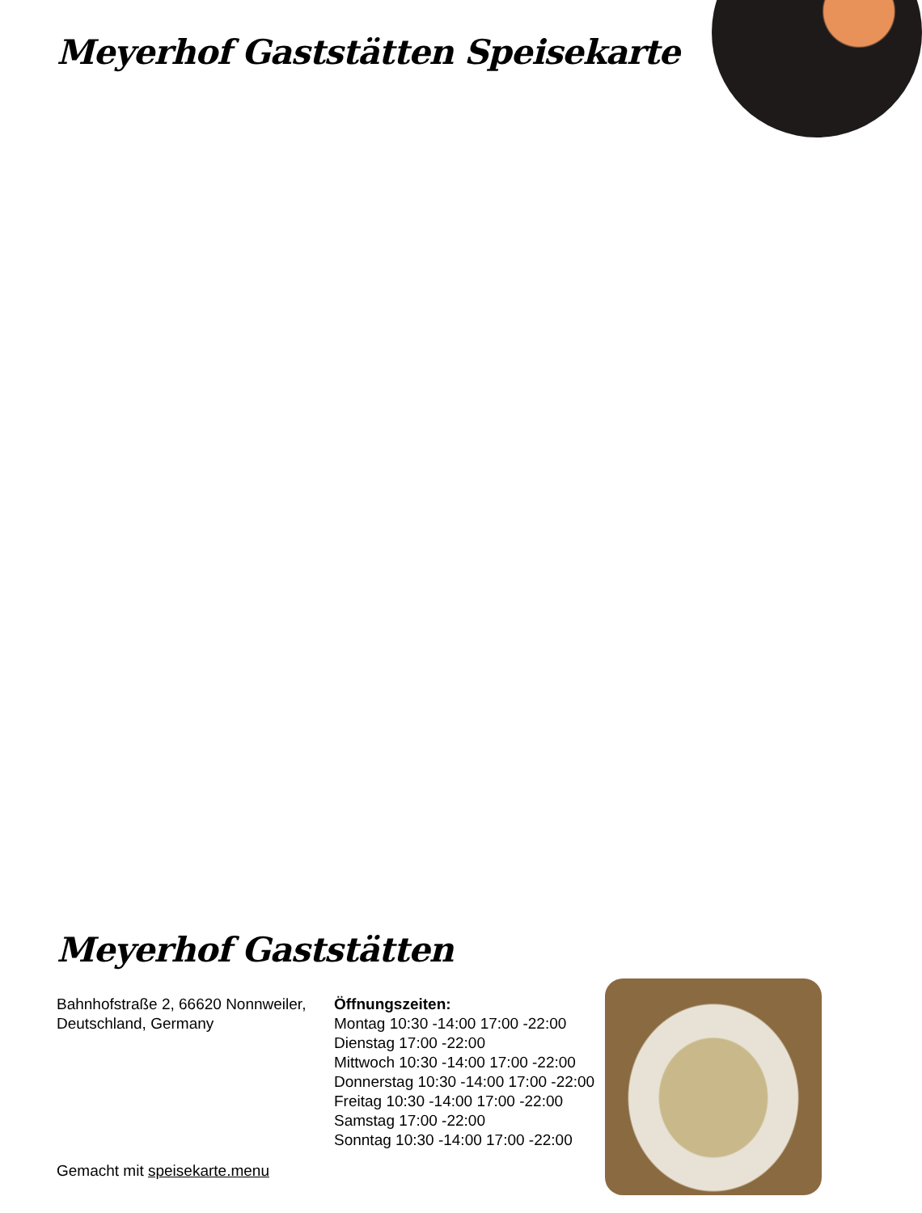Meyerhof Gaststätten Speisekarte
Meyerhof Gaststätten
Bahnhofstraße 2, 66620 Nonnweiler, Deutschland, Germany
Gemacht mit speisekarte.menu
Öffnungszeiten:
Montag 10:30 -14:00 17:00 -22:00
Dienstag 17:00 -22:00
Mittwoch 10:30 -14:00 17:00 -22:00
Donnerstag 10:30 -14:00 17:00 -22:00
Freitag 10:30 -14:00 17:00 -22:00
Samstag 17:00 -22:00
Sonntag 10:30 -14:00 17:00 -22:00